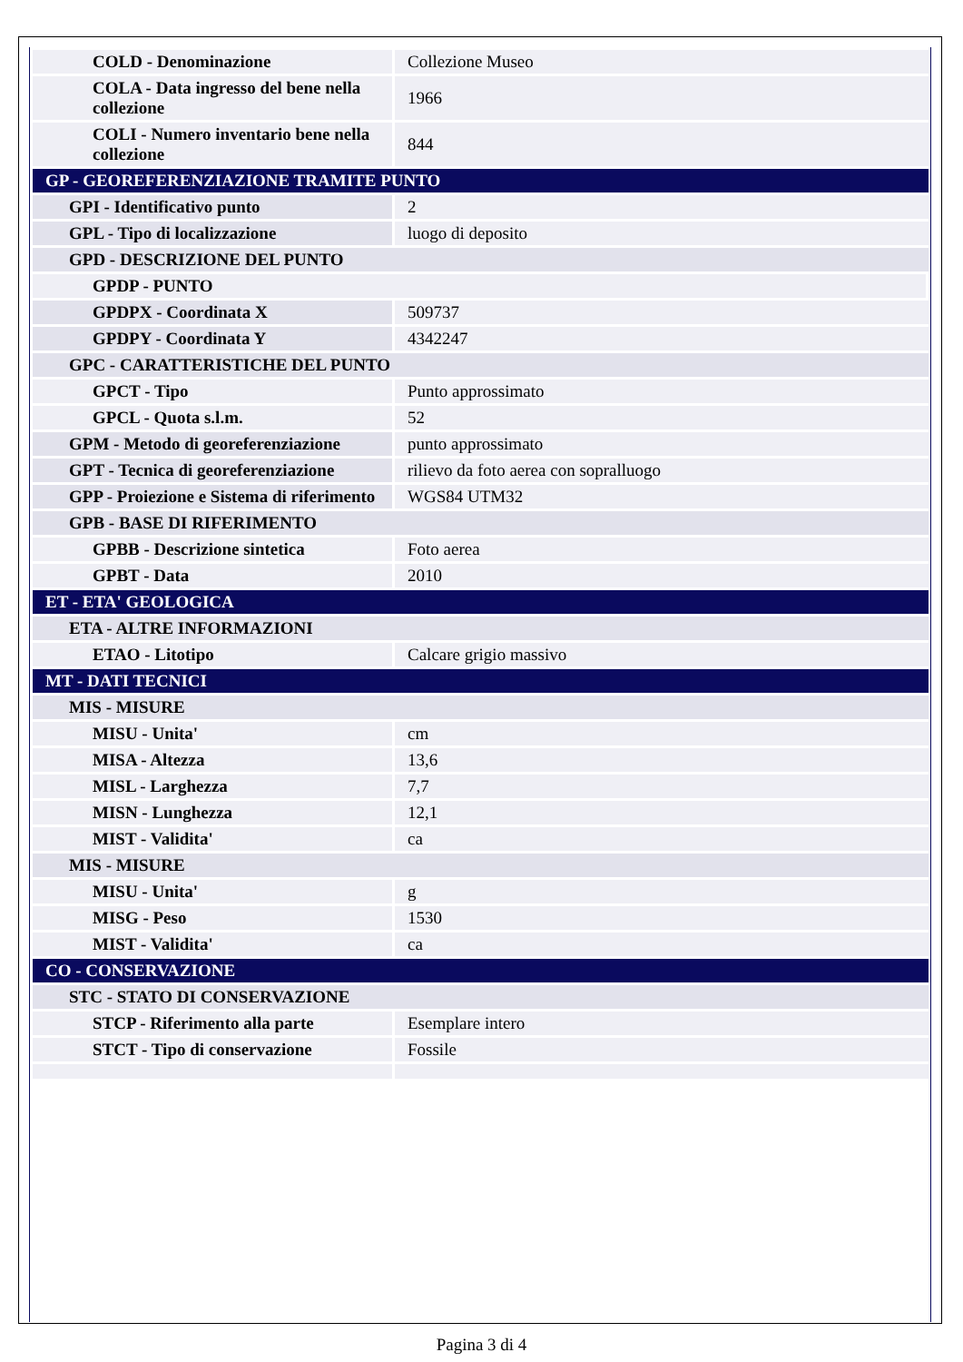| COLD - Denominazione | Collezione Museo |
| COLA - Data ingresso del bene nella collezione | 1966 |
| COLI - Numero inventario bene nella collezione | 844 |
| GP - GEOREFERENZIAZIONE TRAMITE PUNTO | |
| GPI - Identificativo punto | 2 |
| GPL - Tipo di localizzazione | luogo di deposito |
| GPD - DESCRIZIONE DEL PUNTO | |
| GPDP - PUNTO | |
| GPDPX - Coordinata X | 509737 |
| GPDPY - Coordinata Y | 4342247 |
| GPC - CARATTERISTICHE DEL PUNTO | |
| GPCT - Tipo | Punto approssimato |
| GPCL - Quota s.l.m. | 52 |
| GPM - Metodo di georeferenziazione | punto approssimato |
| GPT - Tecnica di georeferenziazione | rilievo da foto aerea con sopralluogo |
| GPP - Proiezione e Sistema di riferimento | WGS84 UTM32 |
| GPB - BASE DI RIFERIMENTO | |
| GPBB - Descrizione sintetica | Foto aerea |
| GPBT - Data | 2010 |
| ET - ETA' GEOLOGICA | |
| ETA - ALTRE INFORMAZIONI | |
| ETAO - Litotipo | Calcare grigio massivo |
| MT - DATI TECNICI | |
| MIS - MISURE | |
| MISU - Unita' | cm |
| MISA - Altezza | 13,6 |
| MISL - Larghezza | 7,7 |
| MISN - Lunghezza | 12,1 |
| MIST - Validita' | ca |
| MIS - MISURE | |
| MISU - Unita' | g |
| MISG - Peso | 1530 |
| MIST - Validita' | ca |
| CO - CONSERVAZIONE | |
| STC - STATO DI CONSERVAZIONE | |
| STCP - Riferimento alla parte | Esemplare intero |
| STCT - Tipo di conservazione | Fossile |
Pagina 3 di 4